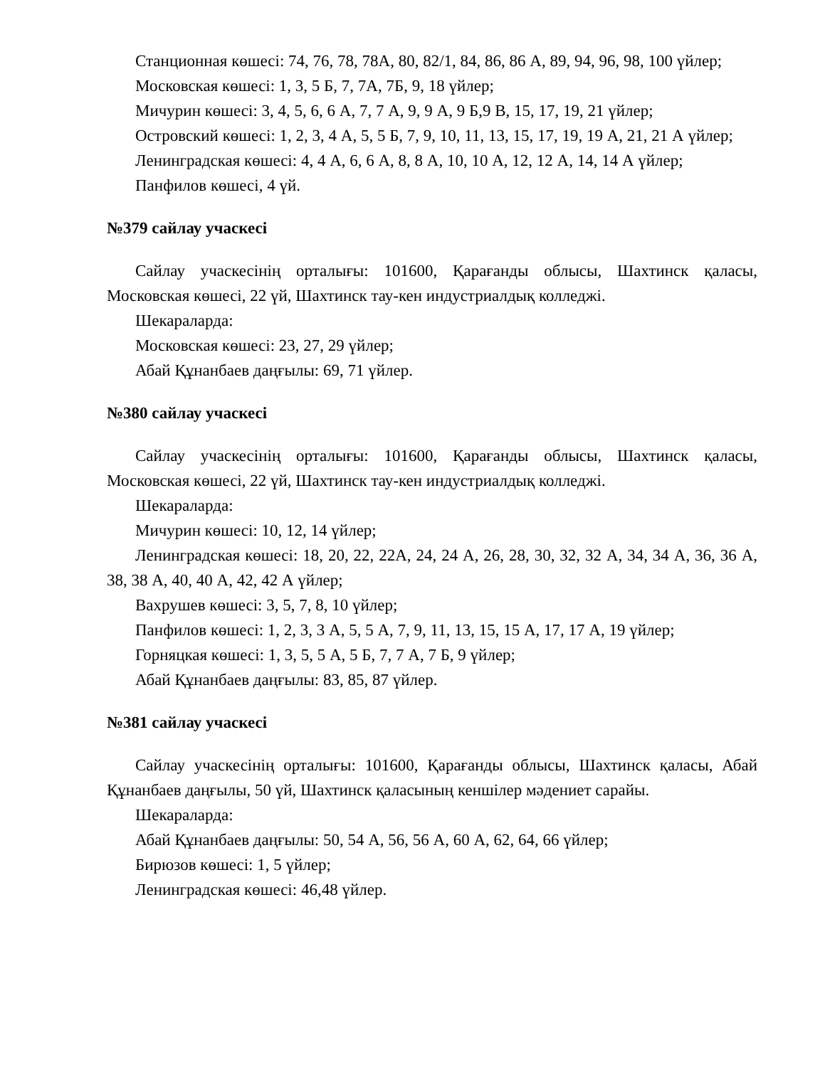Станционная көшесі: 74, 76, 78, 78А, 80, 82/1, 84, 86, 86 А, 89, 94, 96, 98, 100 үйлер;
Московская көшесі: 1, 3, 5 Б, 7, 7А, 7Б, 9, 18 үйлер;
Мичурин көшесі: 3, 4, 5, 6, 6 А, 7, 7 А, 9, 9 А, 9 Б,9 В, 15, 17, 19, 21 үйлер;
Островский көшесі: 1, 2, 3, 4 А, 5, 5 Б, 7, 9, 10, 11, 13, 15, 17, 19, 19 А, 21, 21 А үйлер;
Ленинградская көшесі: 4, 4 А, 6, 6 А, 8, 8 А, 10, 10 А, 12, 12 А, 14, 14 А үйлер;
Панфилов көшесі, 4 үй.
№379 сайлау учаскесі
Сайлау учаскесінің орталығы: 101600, Қарағанды облысы, Шахтинск қаласы, Московская көшесі, 22 үй, Шахтинск тау-кен индустриалдық колледжі.
Шекараларда:
Московская көшесі: 23, 27, 29 үйлер;
Абай Құнанбаев даңғылы: 69, 71 үйлер.
№380 сайлау учаскесі
Сайлау учаскесінің орталығы: 101600, Қарағанды облысы, Шахтинск қаласы, Московская көшесі, 22 үй, Шахтинск тау-кен индустриалдық колледжі.
Шекараларда:
Мичурин көшесі: 10, 12, 14 үйлер;
Ленинградская көшесі: 18, 20, 22, 22А, 24, 24 А, 26, 28, 30, 32, 32 А, 34, 34 А, 36, 36 А, 38, 38 А, 40, 40 А, 42, 42 А үйлер;
Вахрушев көшесі: 3, 5, 7, 8, 10 үйлер;
Панфилов көшесі: 1, 2, 3, 3 А, 5, 5 А, 7, 9, 11, 13, 15, 15 А, 17, 17 А, 19 үйлер;
Горняцкая көшесі: 1, 3, 5, 5 А, 5 Б, 7, 7 А, 7 Б, 9 үйлер;
Абай Құнанбаев даңғылы: 83, 85, 87 үйлер.
№381 сайлау учаскесі
Сайлау учаскесінің орталығы: 101600, Қарағанды облысы, Шахтинск қаласы, Абай Құнанбаев даңғылы, 50 үй, Шахтинск қаласының кеншілер мәдениет сарайы.
Шекараларда:
Абай Құнанбаев даңғылы: 50, 54 А, 56, 56 А, 60 А, 62, 64, 66 үйлер;
Бирюзов көшесі: 1, 5 үйлер;
Ленинградская көшесі: 46,48 үйлер.